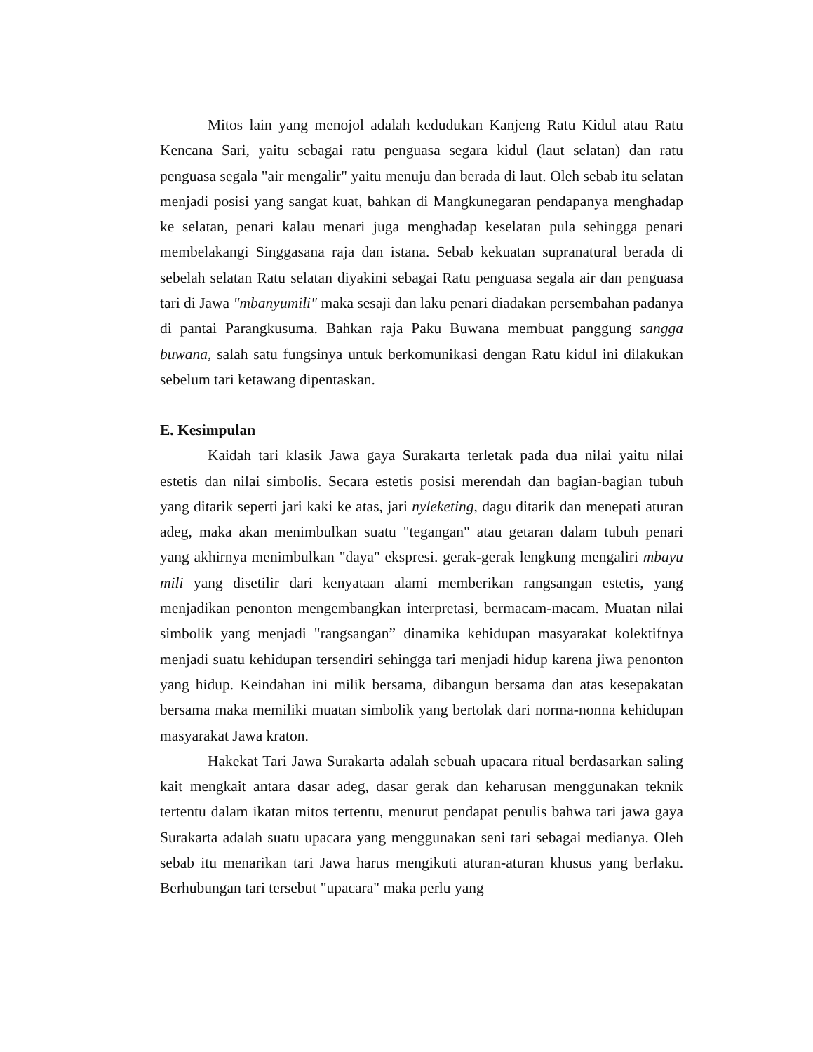Mitos lain yang menojol adalah kedudukan Kanjeng Ratu Kidul atau Ratu Kencana Sari, yaitu sebagai ratu penguasa segara kidul (laut selatan) dan ratu penguasa segala "air mengalir" yaitu menuju dan berada di laut. Oleh sebab itu selatan menjadi posisi yang sangat kuat, bahkan di Mangkunegaran pendapanya menghadap ke selatan, penari kalau menari juga menghadap keselatan pula sehingga penari membelakangi Singgasana raja dan istana. Sebab kekuatan supranatural berada di sebelah selatan Ratu selatan diyakini sebagai Ratu penguasa segala air dan penguasa tari di Jawa "mbanyumili" maka sesaji dan laku penari diadakan persembahan padanya di pantai Parangkusuma. Bahkan raja Paku Buwana membuat panggung sangga buwana, salah satu fungsinya untuk berkomunikasi dengan Ratu kidul ini dilakukan sebelum tari ketawang dipentaskan.
E. Kesimpulan
Kaidah tari klasik Jawa gaya Surakarta terletak pada dua nilai yaitu nilai estetis dan nilai simbolis. Secara estetis posisi merendah dan bagian-bagian tubuh yang ditarik seperti jari kaki ke atas, jari nyleketing, dagu ditarik dan menepati aturan adeg, maka akan menimbulkan suatu "tegangan" atau getaran dalam tubuh penari yang akhirnya menimbulkan "daya" ekspresi. gerak-gerak lengkung mengaliri mbayu mili yang disetilir dari kenyataan alami memberikan rangsangan estetis, yang menjadikan penonton mengembangkan interpretasi, bermacam-macam. Muatan nilai simbolik yang menjadi "rangsangan” dinamika kehidupan masyarakat kolektifnya menjadi suatu kehidupan tersendiri sehingga tari menjadi hidup karena jiwa penonton yang hidup. Keindahan ini milik bersama, dibangun bersama dan atas kesepakatan bersama maka memiliki muatan simbolik yang bertolak dari norma-nonna kehidupan masyarakat Jawa kraton.
Hakekat Tari Jawa Surakarta adalah sebuah upacara ritual berdasarkan saling kait mengkait antara dasar adeg, dasar gerak dan keharusan menggunakan teknik tertentu dalam ikatan mitos tertentu, menurut pendapat penulis bahwa tari jawa gaya Surakarta adalah suatu upacara yang menggunakan seni tari sebagai medianya. Oleh sebab itu menarikan tari Jawa harus mengikuti aturan-aturan khusus yang berlaku. Berhubungan tari tersebut "upacara" maka perlu yang